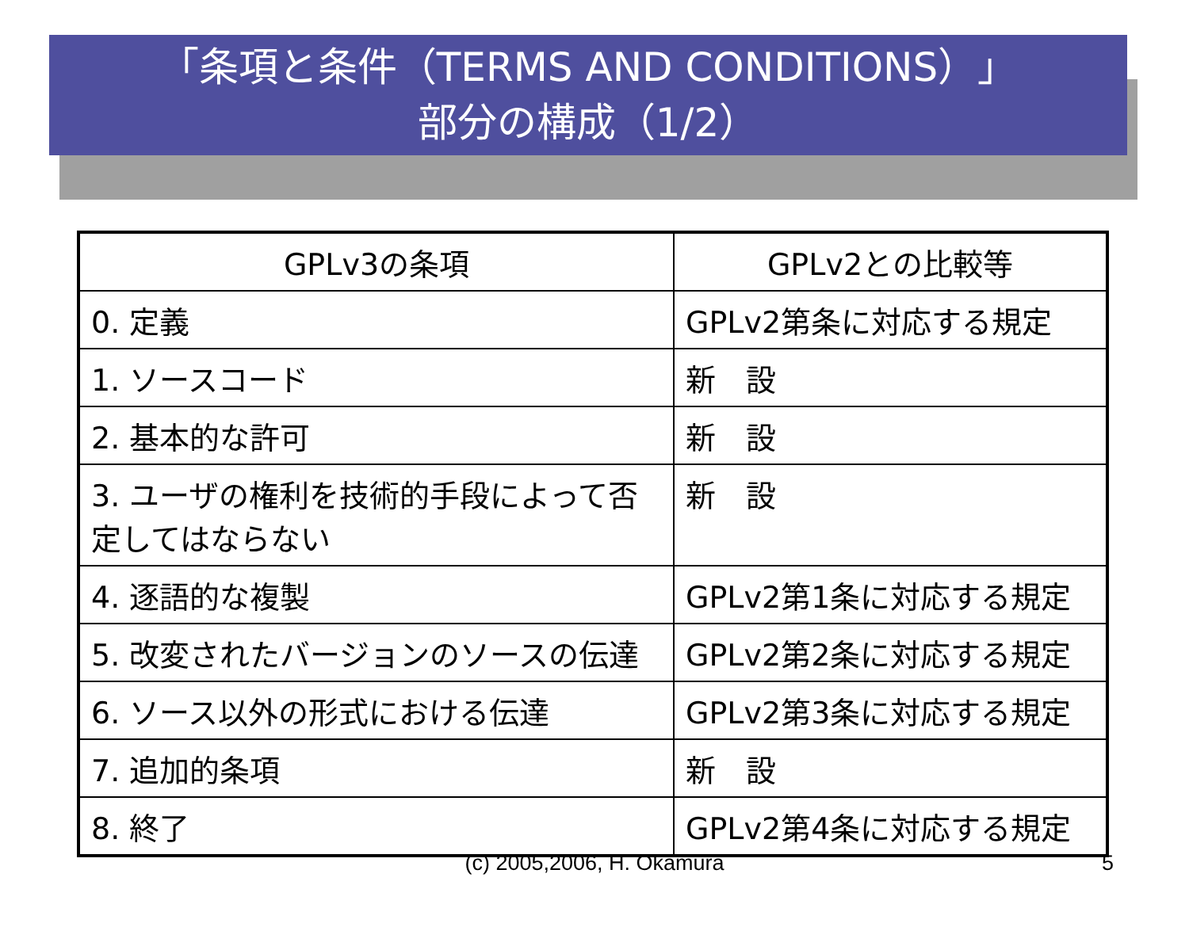「条項と条件（TERMS AND CONDITIONS）」
部分の構成（1/2）
| GPLv3の条項 | GPLv2との比較等 |
| --- | --- |
| 0. 定義 | GPLv2第条に対応する規定 |
| 1. ソースコード | 新 設 |
| 2. 基本的な許可 | 新 設 |
| 3. ユーザの権利を技術的手段によって否定してはならない | 新 設 |
| 4. 逐語的な複製 | GPLv2第1条に対応する規定 |
| 5. 改変されたバージョンのソースの伝達 | GPLv2第2条に対応する規定 |
| 6. ソース以外の形式における伝達 | GPLv2第3条に対応する規定 |
| 7. 追加的条項 | 新 設 |
| 8. 終了 | GPLv2第4条に対応する規定 |
(c) 2005,2006, H. Okamura 5